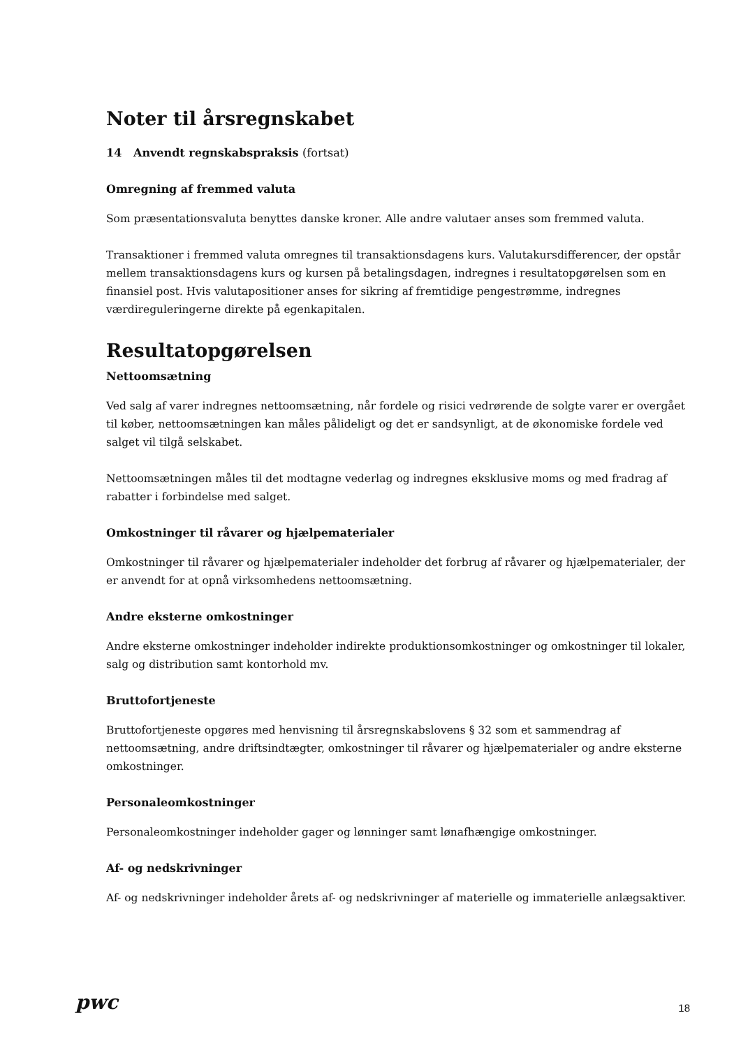Noter til årsregnskabet
14 Anvendt regnskabspraksis (fortsat)
Omregning af fremmed valuta
Som præsentationsvaluta benyttes danske kroner. Alle andre valutaer anses som fremmed valuta.
Transaktioner i fremmed valuta omregnes til transaktionsdagens kurs. Valutakursdifferencer, der opstår mellem transaktionsdagens kurs og kursen på betalingsdagen, indregnes i resultatopgørelsen som en finansiel post. Hvis valutapositioner anses for sikring af fremtidige pengestrømme, indregnes værdireguleringerne direkte på egenkapitalen.
Resultatopgørelsen
Nettoomsætning
Ved salg af varer indregnes nettoomsætning, når fordele og risici vedrørende de solgte varer er overgået til køber, nettoomsætningen kan måles pålideligt og det er sandsynligt, at de økonomiske fordele ved salget vil tilgå selskabet.
Nettoomsætningen måles til det modtagne vederlag og indregnes eksklusive moms og med fradrag af rabatter i forbindelse med salget.
Omkostninger til råvarer og hjælpematerialer
Omkostninger til råvarer og hjælpematerialer indeholder det forbrug af råvarer og hjælpematerialer, der er anvendt for at opnå virksomhedens nettoomsætning.
Andre eksterne omkostninger
Andre eksterne omkostninger indeholder indirekte produktionsomkostninger og omkostninger til lokaler, salg og distribution samt kontorhold mv.
Bruttofortjeneste
Bruttofortjeneste opgøres med henvisning til årsregnskabslovens § 32 som et sammendrag af nettoomsætning, andre driftsindtægter, omkostninger til råvarer og hjælpematerialer og andre eksterne omkostninger.
Personaleomkostninger
Personaleomkostninger indeholder gager og lønninger samt lønafhængige omkostninger.
Af- og nedskrivninger
Af- og nedskrivninger indeholder årets af- og nedskrivninger af materielle og immaterielle anlægsaktiver.
pwc 18